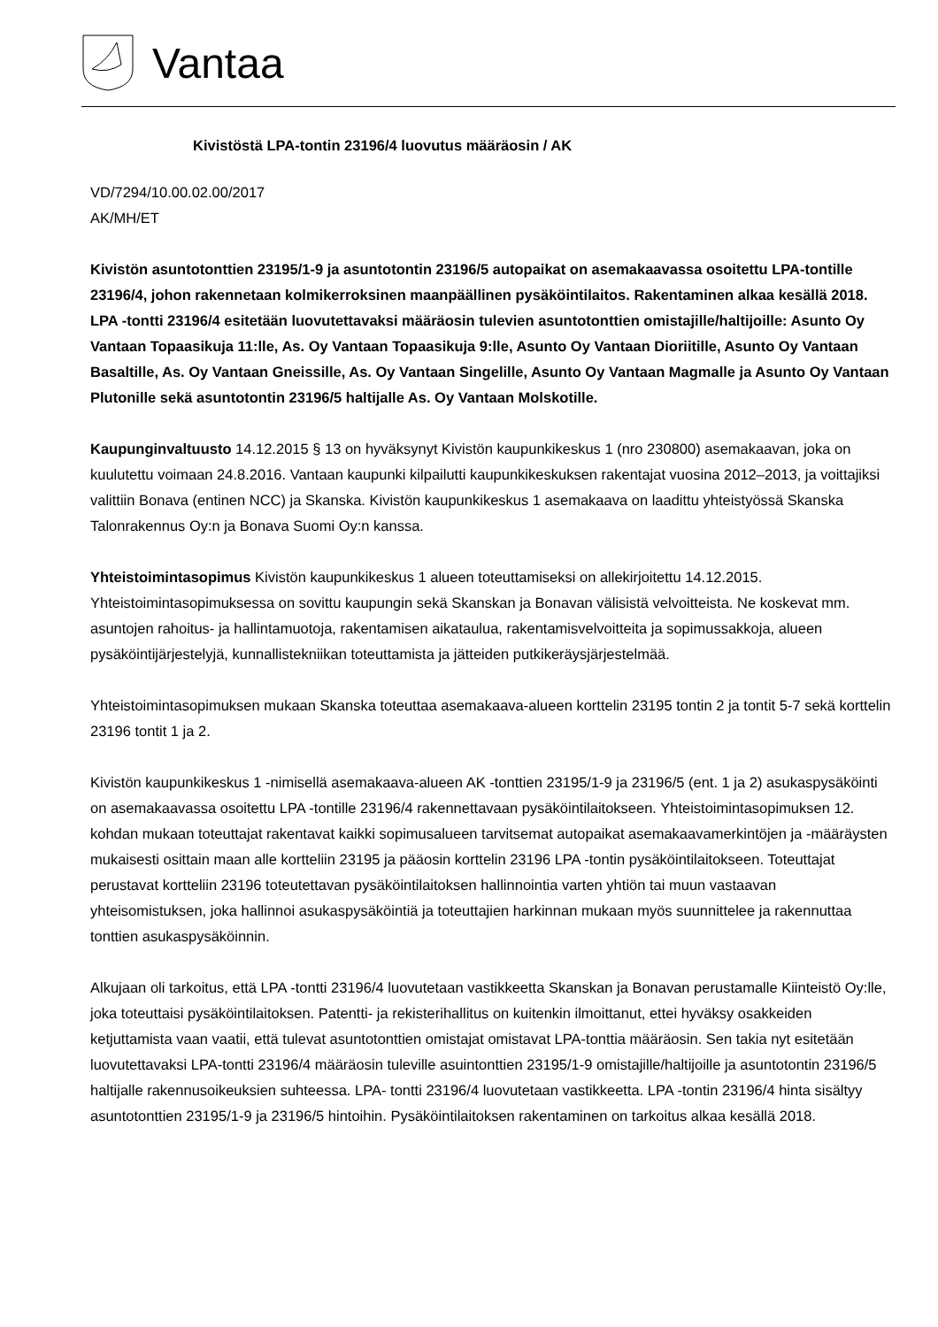Vantaa
Kivistöstä LPA-tontin 23196/4 luovutus määräosin / AK
VD/7294/10.00.02.00/2017
AK/MH/ET
Kivistön asuntotonttien 23195/1-9 ja asuntotontin 23196/5 autopaikat on asemakaavassa osoitettu LPA-tontille 23196/4, johon rakennetaan kolmikerroksinen maanpäällinen pysäköintilaitos. Rakentaminen alkaa kesällä 2018. LPA -tontti 23196/4 esitetään luovutettavaksi määräosin tulevien asuntotonttien omistajille/haltijoille: Asunto Oy Vantaan Topaasikuja 11:lle, As. Oy Vantaan Topaasikuja 9:lle, Asunto Oy Vantaan Dioriitille, Asunto Oy Vantaan Basaltille, As. Oy Vantaan Gneissille, As. Oy Vantaan Singelille, Asunto Oy Vantaan Magmalle ja Asunto Oy Vantaan Plutonille sekä asuntotontin 23196/5 haltijalle As. Oy Vantaan Molskotille.
Kaupunginvaltuusto 14.12.2015 § 13 on hyväksynyt Kivistön kaupunkikeskus 1 (nro 230800) asemakaavan, joka on kuulutettu voimaan 24.8.2016. Vantaan kaupunki kilpailutti kaupunkikeskuksen rakentajat vuosina 2012–2013, ja voittajiksi valittiin Bonava (entinen NCC) ja Skanska. Kivistön kaupunkikeskus 1 asemakaava on laadittu yhteistyössä Skanska Talonrakennus Oy:n ja Bonava Suomi Oy:n kanssa.
Yhteistoimintasopimus Kivistön kaupunkikeskus 1 alueen toteuttamiseksi on allekirjoitettu 14.12.2015. Yhteistoimintasopimuksessa on sovittu kaupungin sekä Skanskan ja Bonavan välisistä velvoitteista. Ne koskevat mm. asuntojen rahoitus- ja hallintamuotoja, rakentamisen aikataulua, rakentamisvelvoitteita ja sopimussakkoja, alueen pysäköintijärjestelyjä, kunnallistekniikan toteuttamista ja jätteiden putkikeräysjärjestelmää.
Yhteistoimintasopimuksen mukaan Skanska toteuttaa asemakaava-alueen korttelin 23195 tontin 2 ja tontit 5-7 sekä korttelin 23196 tontit 1 ja 2.
Kivistön kaupunkikeskus 1 -nimisellä asemakaava-alueen AK -tonttien 23195/1-9 ja 23196/5 (ent. 1 ja 2) asukaspysäköinti on asemakaavassa osoitettu LPA -tontille 23196/4 rakennettavaan pysäköintilaitokseen. Yhteistoimintasopimuksen 12. kohdan mukaan toteuttajat rakentavat kaikki sopimusalueen tarvitsemat autopaikat asemakaavamerkintöjen ja -määräysten mukaisesti osittain maan alle kortteliin 23195 ja pääosin korttelin 23196 LPA -tontin pysäköintilaitokseen. Toteuttajat perustavat kortteliin 23196 toteutettavan pysäköintilaitoksen hallinnointia varten yhtiön tai muun vastaavan yhteisomistuksen, joka hallinnoi asukaspysäköintiä ja toteuttajien harkinnan mukaan myös suunnittelee ja rakennuttaa tonttien asukaspysäköinnin.
Alkujaan oli tarkoitus, että LPA -tontti 23196/4 luovutetaan vastikkeetta Skanskan ja Bonavan perustamalle Kiinteistö Oy:lle, joka toteuttaisi pysäköintilaitoksen. Patentti- ja rekisterihallitus on kuitenkin ilmoittanut, ettei hyväksy osakkeiden ketjuttamista vaan vaatii, että tulevat asuntotonttien omistajat omistavat LPA-tonttia määräosin. Sen takia nyt esitetään luovutettavaksi LPA-tontti 23196/4 määräosin tuleville asuintonttien 23195/1-9 omistajille/haltijoille ja asuntotontin 23196/5 haltijalle rakennusoikeuksien suhteessa. LPA- tontti 23196/4 luovutetaan vastikkeetta. LPA -tontin 23196/4 hinta sisältyy asuntotonttien 23195/1-9 ja 23196/5 hintoihin. Pysäköintilaitoksen rakentaminen on tarkoitus alkaa kesällä 2018.